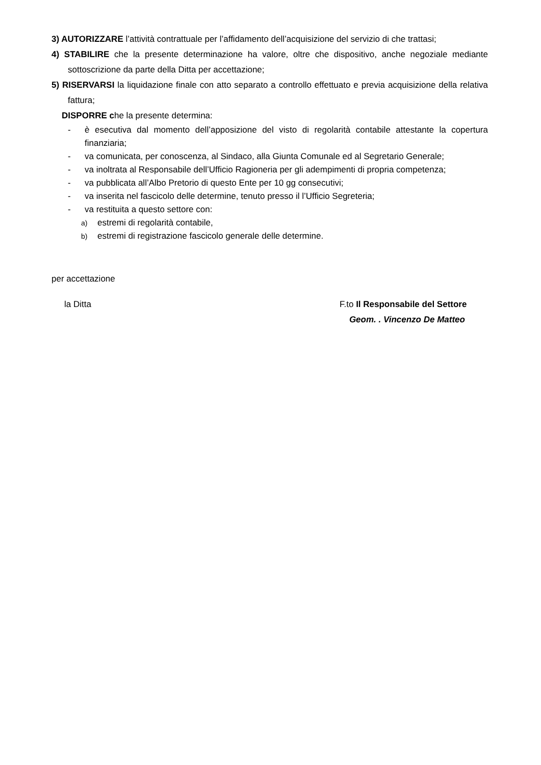3) AUTORIZZARE l’attività contrattuale per l’affidamento dell’acquisizione del servizio di che trattasi;
4) STABILIRE che la presente determinazione ha valore, oltre che dispositivo, anche negoziale mediante sottoscrizione da parte della Ditta per accettazione;
5) RISERVARSI la liquidazione finale con atto separato a controllo effettuato e previa acquisizione della relativa fattura;
DISPORRE che la presente determina:
- è esecutiva dal momento dell’apposizione del visto di regolarità contabile attestante la copertura finanziaria;
- va comunicata, per conoscenza, al Sindaco, alla Giunta Comunale ed al Segretario Generale;
- va inoltrata al Responsabile dell’Ufficio Ragioneria per gli adempimenti di propria competenza;
- va pubblicata all’Albo Pretorio di questo Ente per 10 gg consecutivi;
- va inserita nel fascicolo delle determine, tenuto presso il l’Ufficio Segreteria;
- va restituita a questo settore con:
a) estremi di regolarità contabile,
b) estremi di registrazione fascicolo generale delle determine.
per accettazione
la Ditta F.to Il Responsabile del Settore
Geom. . Vincenzo De Matteo